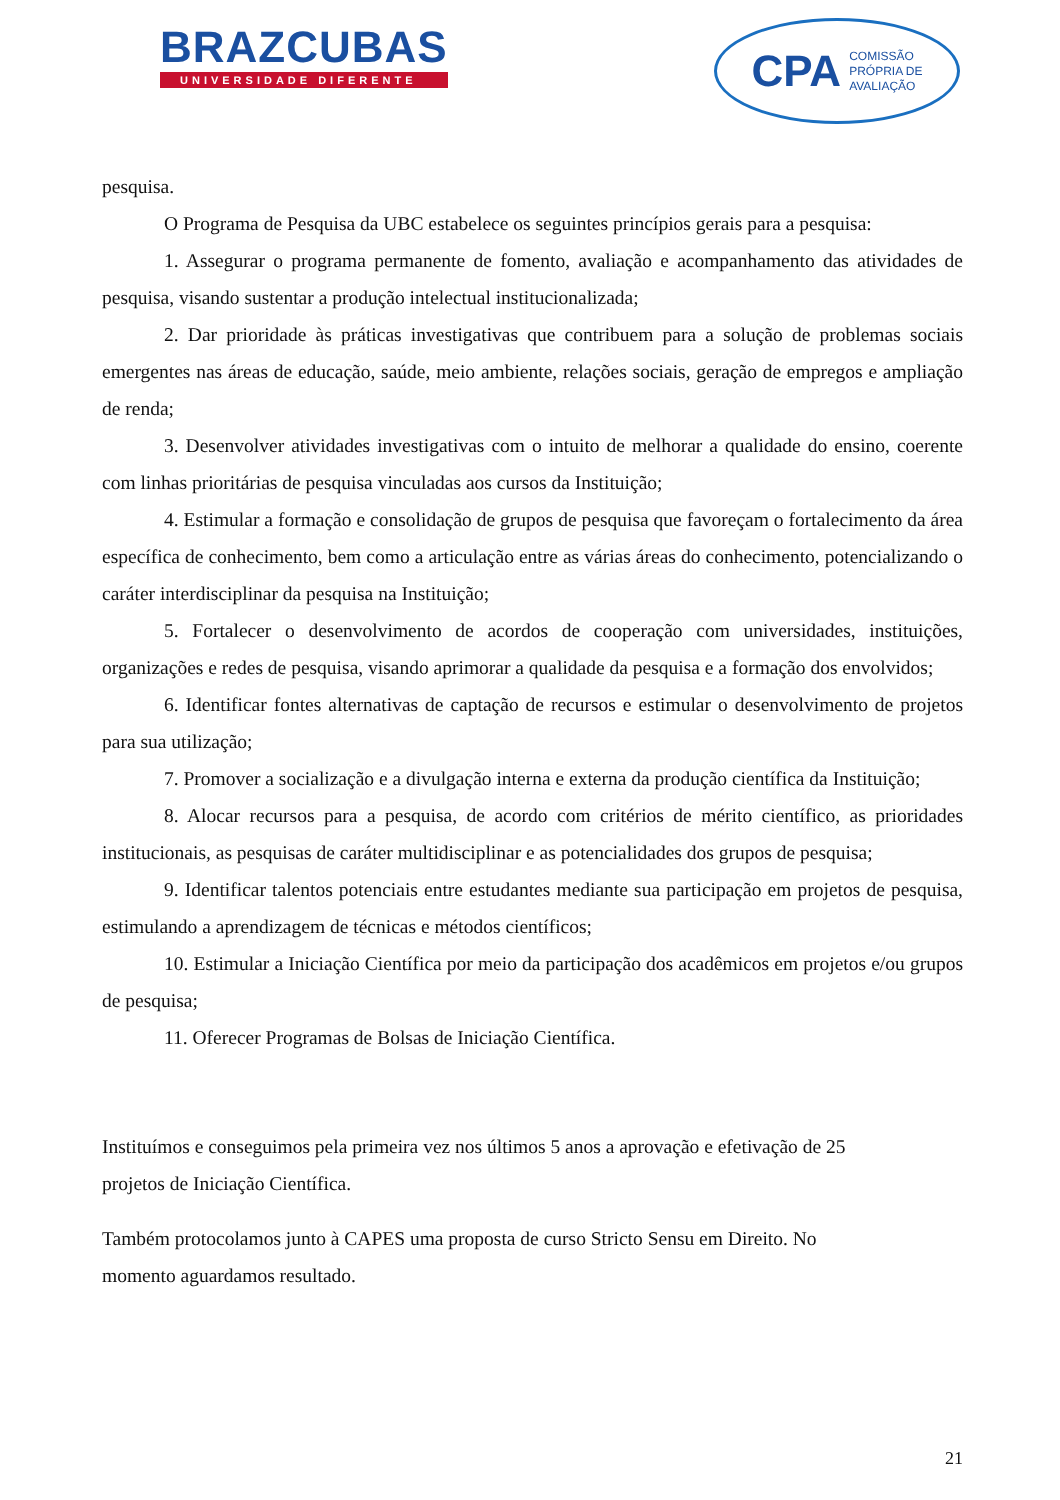BRAZCUBAS
UNIVERSIDADE DIFERENTE
CPA COMISSÃO
PRÓPRIA DE
AVALIAÇÃO
pesquisa.
O Programa de Pesquisa da UBC estabelece os seguintes princípios gerais para a pesquisa:
1. Assegurar o programa permanente de fomento, avaliação e acompanhamento das atividades de pesquisa, visando sustentar a produção intelectual institucionalizada;
2. Dar prioridade às práticas investigativas que contribuem para a solução de problemas sociais emergentes nas áreas de educação, saúde, meio ambiente, relações sociais, geração de empregos e ampliação de renda;
3. Desenvolver atividades investigativas com o intuito de melhorar a qualidade do ensino, coerente com linhas prioritárias de pesquisa vinculadas aos cursos da Instituição;
4. Estimular a formação e consolidação de grupos de pesquisa que favoreçam o fortalecimento da área específica de conhecimento, bem como a articulação entre as várias áreas do conhecimento, potencializando o caráter interdisciplinar da pesquisa na Instituição;
5. Fortalecer o desenvolvimento de acordos de cooperação com universidades, instituições, organizações e redes de pesquisa, visando aprimorar a qualidade da pesquisa e a formação dos envolvidos;
6. Identificar fontes alternativas de captação de recursos e estimular o desenvolvimento de projetos para sua utilização;
7. Promover a socialização e a divulgação interna e externa da produção científica da Instituição;
8. Alocar recursos para a pesquisa, de acordo com critérios de mérito científico, as prioridades institucionais, as pesquisas de caráter multidisciplinar e as potencialidades dos grupos de pesquisa;
9. Identificar talentos potenciais entre estudantes mediante sua participação em projetos de pesquisa, estimulando a aprendizagem de técnicas e métodos científicos;
10. Estimular a Iniciação Científica por meio da participação dos acadêmicos em projetos e/ou grupos de pesquisa;
11. Oferecer Programas de Bolsas de Iniciação Científica.
Instituímos e conseguimos pela primeira vez nos últimos 5 anos a aprovação e efetivação de 25
projetos de Iniciação Científica.
Também protocolamos junto à CAPES uma proposta de curso Stricto Sensu em Direito. No
momento aguardamos resultado.
21